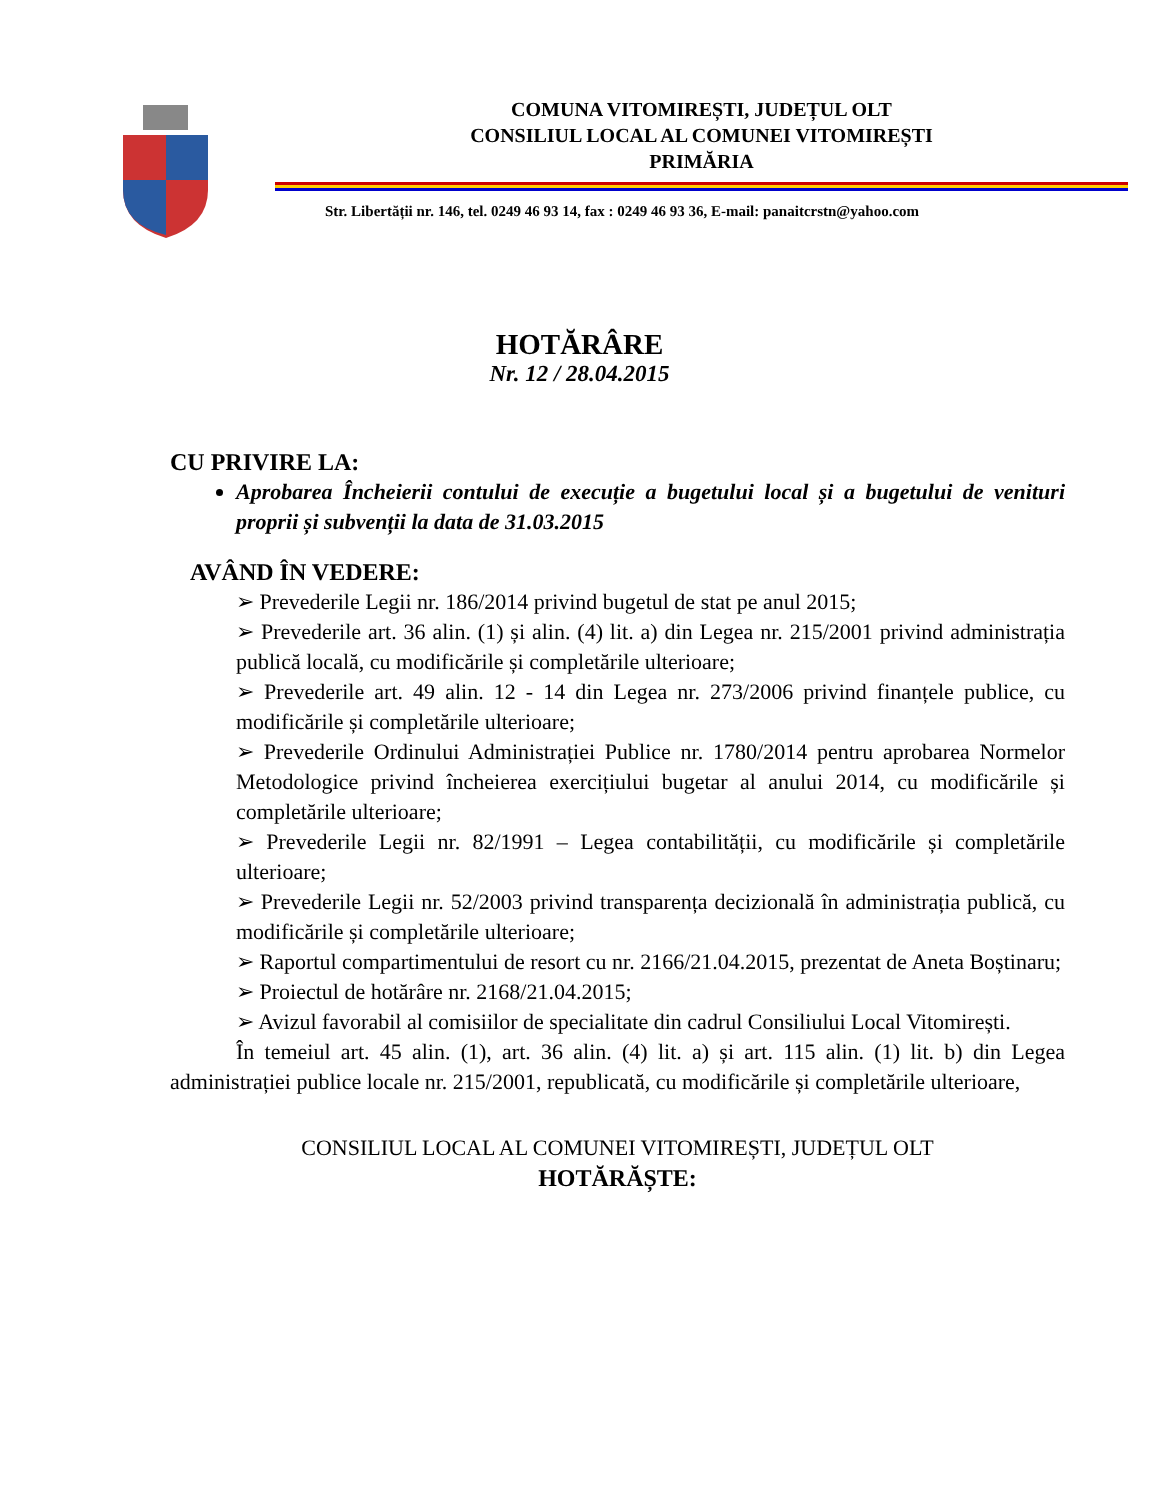COMUNA VITOMIREȘTI, JUDEȚUL OLT
CONSILIUL LOCAL AL COMUNEI VITOMIREȘTI
PRIMĂRIA
Str. Libertății nr. 146, tel. 0249 46 93 14, fax : 0249 46 93 36, E-mail: panaitcrstn@yahoo.com
HOTĂRÂRE
Nr. 12 / 28.04.2015
CU PRIVIRE LA:
Aprobarea Încheierii contului de execuție a bugetului local și a bugetului de venituri proprii și subvenții la data de 31.03.2015
AVÂND ÎN VEDERE:
➢ Prevederile Legii nr. 186/2014 privind bugetul de stat pe anul 2015;
➢ Prevederile art. 36 alin. (1) și alin. (4) lit. a) din Legea nr. 215/2001 privind administrația publică locală, cu modificările și completările ulterioare;
➢ Prevederile art. 49 alin. 12 - 14 din Legea nr. 273/2006 privind finanțele publice, cu modificările și completările ulterioare;
➢ Prevederile Ordinului Administrației Publice nr. 1780/2014 pentru aprobarea Normelor Metodologice privind încheierea exercițiului bugetar al anului 2014, cu modificările și completările ulterioare;
➢ Prevederile Legii nr. 82/1991 – Legea contabilității, cu modificările și completările ulterioare;
➢ Prevederile Legii nr. 52/2003 privind transparența decizională în administrația publică, cu modificările și completările ulterioare;
➢ Raportul compartimentului de resort cu nr. 2166/21.04.2015, prezentat de Aneta Boștinaru;
➢ Proiectul de hotărâre nr. 2168/21.04.2015;
➢ Avizul favorabil al comisiilor de specialitate din cadrul Consiliului Local Vitomirești.
În temeiul art. 45 alin. (1), art. 36 alin. (4) lit. a) și art. 115 alin. (1) lit. b) din Legea administrației publice locale nr. 215/2001, republicată, cu modificările și completările ulterioare,
CONSILIUL LOCAL AL COMUNEI VITOMIREȘTI, JUDEȚUL OLT
HOTĂRĂȘTE: